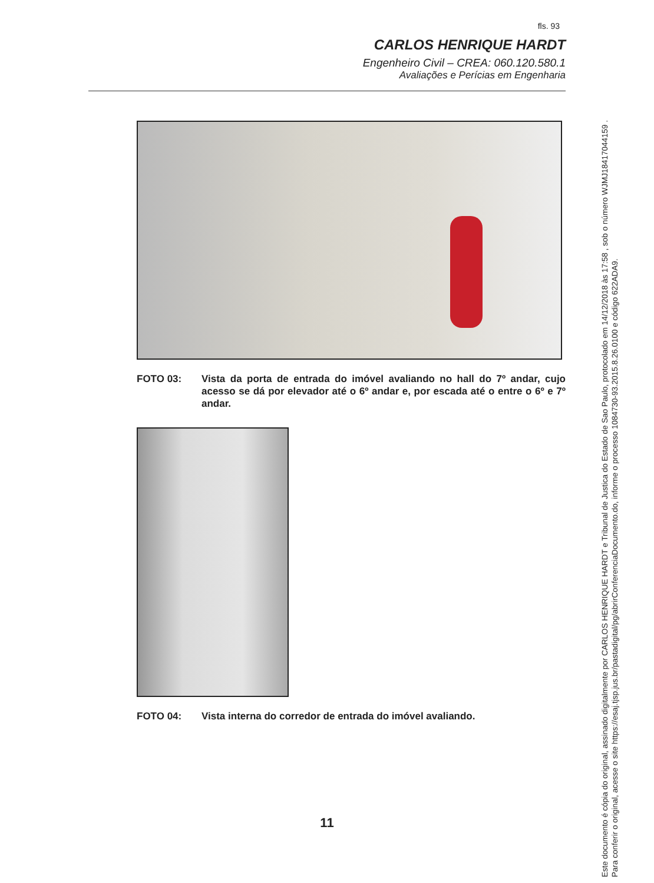fls. 93
CARLOS HENRIQUE HARDT
Engenheiro Civil – CREA: 060.120.580.1
Avaliações e Perícias em Engenharia
FOTO 03: Vista da porta de entrada do imóvel avaliando no hall do 7º andar, cujo acesso se dá por elevador até o 6º andar e, por escada até o entre o 6º e 7º andar.
FOTO 04: Vista interna do corredor de entrada do imóvel avaliando.
11
Este documento é cópia do original, assinado digitalmente por CARLOS HENRIQUE HARDT e Tribunal de Justica do Estado de Sao Paulo, protocolado em 14/12/2018 às 17:58 , sob o número WJMJ18417044159 .
Para conferir o original, acesse o site https://esaj.tjsp.jus.br/pastadigital/pg/abrirConferenciaDocumento.do, informe o processo 1084730-93.2015.8.26.0100 e código 622ADA9.